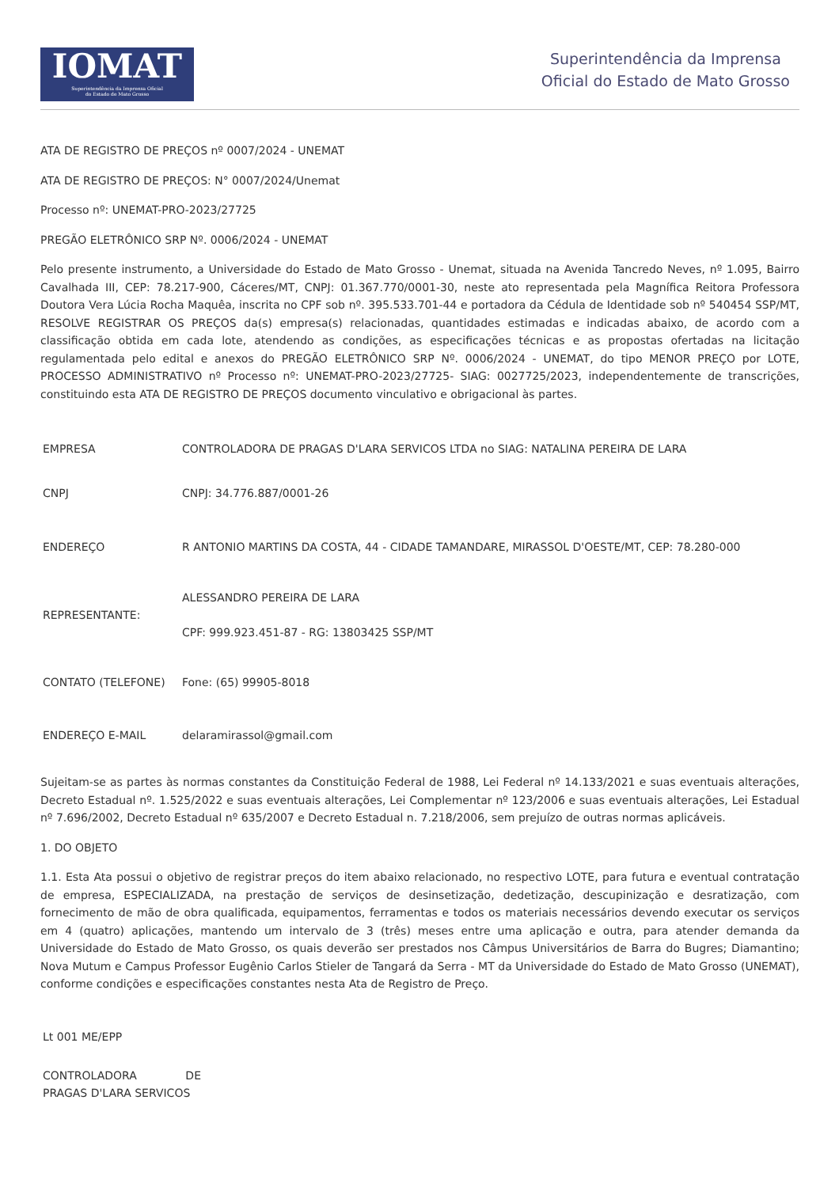IOMAT
Superintendência da Imprensa Oficial
do Estado de Mato Grosso
Superintendência da Imprensa
Oficial do Estado de Mato Grosso
ATA DE REGISTRO DE PREÇOS nº 0007/2024 - UNEMAT
ATA DE REGISTRO DE PREÇOS: N° 0007/2024/Unemat
Processo nº: UNEMAT-PRO-2023/27725
PREGÃO ELETRÔNICO SRP Nº. 0006/2024 - UNEMAT
Pelo presente instrumento, a Universidade do Estado de Mato Grosso - Unemat, situada na Avenida Tancredo Neves, nº 1.095, Bairro Cavalhada III, CEP: 78.217-900, Cáceres/MT, CNPJ: 01.367.770/0001-30, neste ato representada pela Magnífica Reitora Professora Doutora Vera Lúcia Rocha Maquêa, inscrita no CPF sob nº. 395.533.701-44 e portadora da Cédula de Identidade sob nº 540454 SSP/MT, RESOLVE REGISTRAR OS PREÇOS da(s) empresa(s) relacionadas, quantidades estimadas e indicadas abaixo, de acordo com a classificação obtida em cada lote, atendendo as condições, as especificações técnicas e as propostas ofertadas na licitação regulamentada pelo edital e anexos do PREGÃO ELETRÔNICO SRP Nº. 0006/2024 - UNEMAT, do tipo MENOR PREÇO por LOTE, PROCESSO ADMINISTRATIVO nº Processo nº: UNEMAT-PRO-2023/27725- SIAG: 0027725/2023, independentemente de transcrições, constituindo esta ATA DE REGISTRO DE PREÇOS documento vinculativo e obrigacional às partes.
| EMPRESA | CONTROLADORA DE PRAGAS D'LARA SERVICOS LTDA no SIAG: NATALINA PEREIRA DE LARA |
| CNPJ | CNPJ: 34.776.887/0001-26 |
| ENDEREÇO | R ANTONIO MARTINS DA COSTA, 44 - CIDADE TAMANDARE, MIRASSOL D'OESTE/MT, CEP: 78.280-000 |
| REPRESENTANTE: | ALESSANDRO PEREIRA DE LARA CPF: 999.923.451-87 - RG: 13803425 SSP/MT |
| CONTATO (TELEFONE) | Fone: (65) 99905-8018 |
| ENDEREÇO E-MAIL | delaramirassol@gmail.com |
Sujeitam-se as partes às normas constantes da Constituição Federal de 1988, Lei Federal nº 14.133/2021 e suas eventuais alterações, Decreto Estadual nº. 1.525/2022 e suas eventuais alterações, Lei Complementar nº 123/2006 e suas eventuais alterações, Lei Estadual nº 7.696/2002, Decreto Estadual nº 635/2007 e Decreto Estadual n. 7.218/2006, sem prejuízo de outras normas aplicáveis.
1. DO OBJETO
1.1. Esta Ata possui o objetivo de registrar preços do item abaixo relacionado, no respectivo LOTE, para futura e eventual contratação de empresa, ESPECIALIZADA, na prestação de serviços de desinsetização, dedetização, descupinização e desratização, com fornecimento de mão de obra qualificada, equipamentos, ferramentas e todos os materiais necessários devendo executar os serviços em 4 (quatro) aplicações, mantendo um intervalo de 3 (três) meses entre uma aplicação e outra, para atender demanda da Universidade do Estado de Mato Grosso, os quais deverão ser prestados nos Câmpus Universitários de Barra do Bugres; Diamantino; Nova Mutum e Campus Professor Eugênio Carlos Stieler de Tangará da Serra - MT da Universidade do Estado de Mato Grosso (UNEMAT), conforme condições e especificações constantes nesta Ata de Registro de Preço.
| Lt 001 ME/EPP |
| CONTROLADORA DE PRAGAS D'LARA SERVICOS |